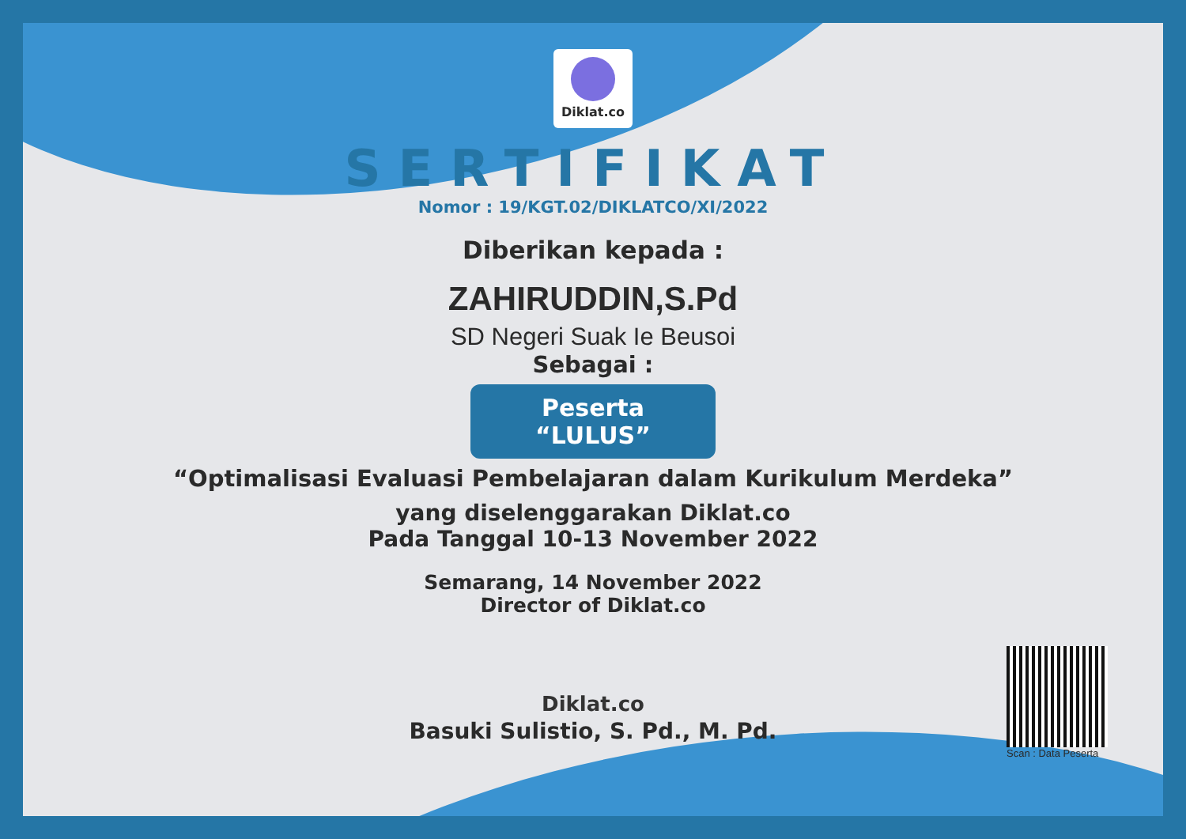Diklat.co
SERTIFIKAT
Nomor : 19/KGT.02/DIKLATCO/XI/2022
Diberikan kepada :
ZAHIRUDDIN,S.Pd
SD Negeri Suak Ie Beusoi
Sebagai :
Peserta “LULUS”
“Optimalisasi Evaluasi Pembelajaran dalam Kurikulum Merdeka”
yang diselenggarakan Diklat.co
Pada Tanggal 10-13 November 2022
Semarang, 14 November 2022
Director of Diklat.co
Diklat.co
Basuki Sulistio, S. Pd., M. Pd.
Scan : Data Peserta